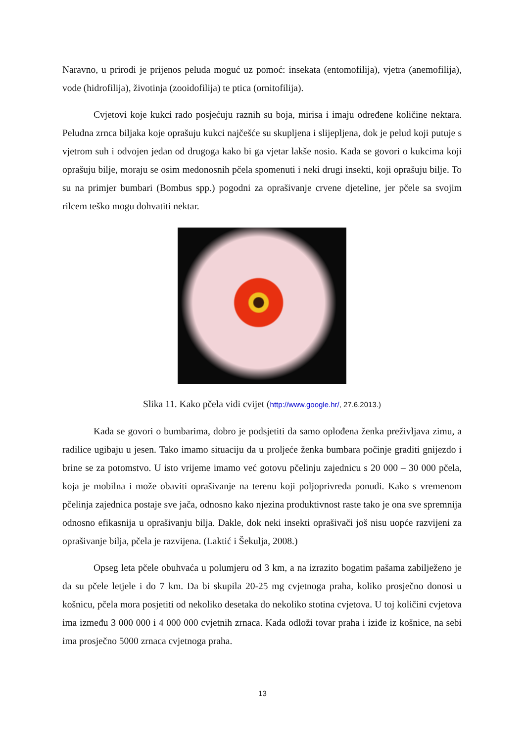Naravno, u prirodi je prijenos peluda moguć uz pomoć: insekata (entomofilija), vjetra (anemofilija), vode (hidrofilija), životinja (zooidofilija) te ptica (ornitofilija).
Cvjetovi koje kukci rado posjećuju raznih su boja, mirisa i imaju određene količine nektara. Peludna zrnca biljaka koje oprašuju kukci najčešće su skupljena i slijepljena, dok je pelud koji putuje s vjetrom suh i odvojen jedan od drugoga kako bi ga vjetar lakše nosio. Kada se govori o kukcima koji oprašuju bilje, moraju se osim medonosnih pčela spomenuti i neki drugi insekti, koji oprašuju bilje. To su na primjer bumbari (Bombus spp.) pogodni za oprašivanje crvene djeteline, jer pčele sa svojim rilcem teško mogu dohvatiti nektar.
Slika 11. Kako pčela vidi cvijet (http://www.google.hr/, 27.6.2013.)
Kada se govori o bumbarima, dobro je podsjetiti da samo oplođena ženka preživljava zimu, a radilice ugibaju u jesen. Tako imamo situaciju da u proljeće ženka bumbara počinje graditi gnijezdo i brine se za potomstvo. U isto vrijeme imamo već gotovu pčelinju zajednicu s 20 000 – 30 000 pčela, koja je mobilna i može obaviti oprašivanje na terenu koji poljoprivreda ponudi. Kako s vremenom pčelinja zajednica postaje sve jača, odnosno kako njezina produktivnost raste tako je ona sve spremnija odnosno efikasnija u oprašivanju bilja. Dakle, dok neki insekti oprašivači još nisu uopće razvijeni za oprašivanje bilja, pčela je razvijena. (Laktić i Šekulja, 2008.)
Opseg leta pčele obuhvaća u polumjeru od 3 km, a na izrazito bogatim pašama zabilježeno je da su pčele letjele i do 7 km. Da bi skupila 20-25 mg cvjetnoga praha, koliko prosječno donosi u košnicu, pčela mora posjetiti od nekoliko desetaka do nekoliko stotina cvjetova. U toj količini cvjetova ima između 3 000 000 i 4 000 000 cvjetnih zrnaca. Kada odloži tovar praha i iziđe iz košnice, na sebi ima prosječno 5000 zrnaca cvjetnoga praha.
13